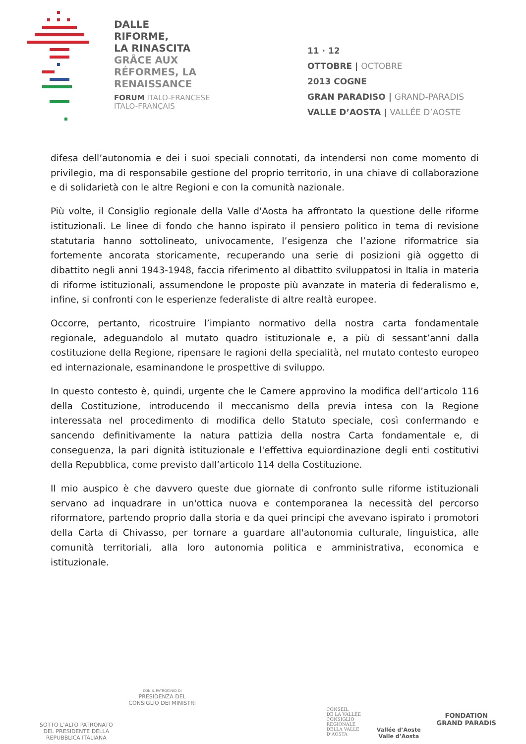DALLE
RIFORME,
LA RINASCITA
GRÂCE AUX
RÉFORMES, LA
RENAISSANCE
FORUM ITALO-FRANCESE
ITALO-FRANÇAIS
11 · 12
OTTOBRE | OCTOBRE
2013 COGNE
GRAN PARADISO | GRAND-PARADIS
VALLE D’AOSTA | VALLÉE D’AOSTE
difesa dell’autonomia e dei i suoi speciali connotati, da intendersi non come momento di privilegio, ma di responsabile gestione del proprio territorio, in una chiave di collaborazione e di solidarietà con le altre Regioni e con la comunità nazionale.
Più volte, il Consiglio regionale della Valle d'Aosta ha affrontato la questione delle riforme istituzionali. Le linee di fondo che hanno ispirato il pensiero politico in tema di revisione statutaria hanno sottolineato, univocamente, l’esigenza che l’azione riformatrice sia fortemente ancorata storicamente, recuperando una serie di posizioni già oggetto di dibattito negli anni 1943-1948, faccia riferimento al dibattito sviluppatosi in Italia in materia di riforme istituzionali, assumendone le proposte più avanzate in materia di federalismo e, infine, si confronti con le esperienze federaliste di altre realtà europee.
Occorre, pertanto, ricostruire l’impianto normativo della nostra carta fondamentale regionale, adeguandolo al mutato quadro istituzionale e, a più di sessant’anni dalla costituzione della Regione, ripensare le ragioni della specialità, nel mutato contesto europeo ed internazionale, esaminandone le prospettive di sviluppo.
In questo contesto è, quindi, urgente che le Camere approvino la modifica dell’articolo 116 della Costituzione, introducendo il meccanismo della previa intesa con la Regione interessata nel procedimento di modifica dello Statuto speciale, così confermando e sancendo definitivamente la natura pattizia della nostra Carta fondamentale e, di conseguenza, la pari dignità istituzionale e l'effettiva equiordinazione degli enti costitutivi della Repubblica, come previsto dall’articolo 114 della Costituzione.
Il mio auspico è che davvero queste due giornate di confronto sulle riforme istituzionali servano ad inquadrare in un'ottica nuova e contemporanea la necessità del percorso riformatore, partendo proprio dalla storia e da quei principi che avevano ispirato i promotori della Carta di Chivasso, per tornare a guardare all'autonomia culturale, linguistica, alle comunità territoriali, alla loro autonomia politica e amministrativa, economica e istituzionale.
SOTTO L’ALTO PATRONATO
DEL PRESIDENTE DELLA
REPUBBLICA ITALIANA
CON IL PATROCINIO DI
PRESIDENZA DEL
CONSIGLIO DEI MINISTRI
CONSEIL
DE LA VALLÉE
CONSIGLIO
REGIONALE
DELLA VALLE
D’AOSTA
Vallée d’Aoste
Valle d’Aosta
FONDATION
GRAND PARADIS